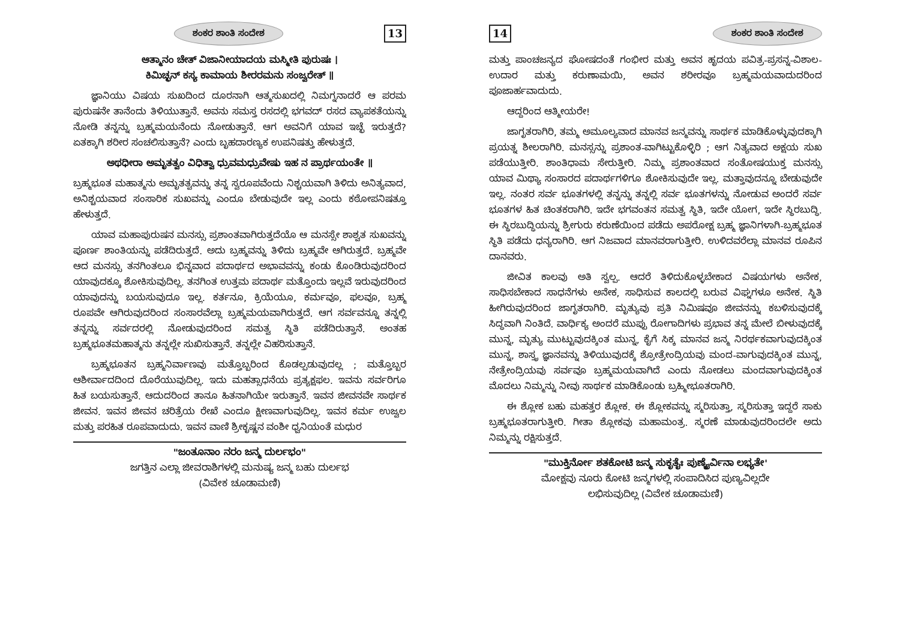ಶಂಕರ ಶಾಂತಿ ಸಂದೇಶ 13
ಆತ್ಮಾನಂ ಚೇತ್ ವಿಜಾನೀಯಾದಯ ಮಸ್ಮೀತಿ ಪುರುಷಃ ।
ಕಿಮಿಚ್ಛನ್ ಕಸ್ಯ ಕಾಮಾಯ ಶೀರರಮನು ಸಂಜ್ವರೇತ್ ॥
ಜ್ಞಾನಿಯು ವಿಷಯ ಸುಖದಿಂದ ದೂರನಾಗಿ ಆತ್ಮಸುಖದಲ್ಲಿ ನಿಮಗ್ನನಾದರೆ ಆ ಪರಮ ಪುರುಷನೇ ತಾನೆಂದು ತಿಳಿಯುತ್ತಾನೆ. ಅವನು ಸಮಸ್ತ ರಸದಲ್ಲಿ ಭಗವದ್ ರಸದ ವ್ಯಾಪಕತೆಯನ್ನು ನೋಡಿ ತನ್ನನ್ನು ಬ್ರಹ್ಮಮಯನೆಂದು ನೋಡುತ್ತಾನೆ. ಆಗ ಅವನಿಗೆ ಯಾವ ಇಚ್ಛೆ ಇರುತ್ತದೆ? ಏತಕ್ಕಾಗಿ ಶರೀರ ಸಂಚಲಿಸುತ್ತಾನೆ? ಎಂದು ಬೃಹದಾರಣ್ಯಕ ಉಪನಿಷತ್ತು ಹೇಳುತ್ತದೆ.
ಅಥಧೀರಾ ಅಮೃತತ್ವಂ ವಿಧಿತ್ವಾ ಧ್ರುವಮಧ್ರುವೇಷು ಇಹ ನ ಪ್ರಾರ್ಥಯಂತೇ ॥
ಬ್ರಹ್ಮಭೂತ ಮಹಾತ್ಮನು ಅಮೃತತ್ವವನ್ನು ತನ್ನ ಸ್ವರೂಪವೆಂದು ನಿಶ್ಚಯವಾಗಿ ತಿಳಿದು ಅನಿತ್ಯವಾದ, ಅನಿಶ್ಚಯವಾದ ಸಂಸಾರಿಕ ಸುಖವನ್ನು ಎಂದೂ ಬೇಡುವುದೇ ಇಲ್ಲ ಎಂದು ಕಠೋಪನಿಷತ್ತೂ ಹೇಳುತ್ತದೆ.
ಯಾವ ಮಹಾಪುರುಷನ ಮನಸ್ಸು ಪ್ರಶಾಂತವಾಗಿರುತ್ತದೆಯೊ ಆ ಮನಸ್ಸೇ ಶಾಶ್ವತ ಸುಖವನ್ನು ಪೂರ್ಣ ಶಾಂತಿಯನ್ನು ಪಡೆದಿರುತ್ತದೆ. ಅದು ಬ್ರಹ್ಮವನ್ನು ತಿಳಿದು ಬ್ರಹ್ಮವೇ ಆಗಿರುತ್ತದೆ. ಬ್ರಹ್ಮವೇ ಆದ ಮನಸ್ಸು ತನಗಿಂತಲೂ ಭಿನ್ನವಾದ ಪದಾರ್ಥದ ಅಭಾವವನ್ನು ಕಂಡು ಕೊಂಡಿರುವುದರಿಂದ ಯಾವುದಕ್ಕೂ ಶೋಕಿಸುವುದಿಲ್ಲ. ತನಗಿಂತ ಉತ್ತಮ ಪದಾರ್ಥ ಮತ್ತೊಂದು ಇಲ್ಲವೆ ಇರುವುದರಿಂದ ಯಾವುದನ್ನು ಬಯಸುವುದೂ ಇಲ್ಲ. ಕರ್ತನೂ, ಕ್ರಿಯೆಯೂ, ಕರ್ಮವೂ, ಫಲವೂ, ಬ್ರಹ್ಮ ರೂಪವೇ ಆಗಿರುವುದರಿಂದ ಸಂಸಾರವೆಲ್ಲಾ ಬ್ರಹ್ಮಮಯವಾಗಿರುತ್ತದೆ. ಆಗ ಸರ್ವವನ್ನೂ ತನ್ನಲ್ಲಿ ತನ್ನನ್ನು ಸರ್ವದರಲ್ಲಿ ನೋಡುವುದರಿಂದ ಸಮತ್ವ ಸ್ಥಿತಿ ಪಡೆದಿರುತ್ತಾನೆ. ಅಂತಹ ಬ್ರಹ್ಮಭೂತಮಹಾತ್ಮನು ತನ್ನಲ್ಲೇ ಸುಖಿಸುತ್ತಾನೆ. ತನ್ನಲ್ಲೇ ವಿಹರಿಸುತ್ತಾನೆ.
ಬ್ರಹ್ಮಭೂತನ ಬ್ರಹ್ಮನಿರ್ವಾಣವು ಮತ್ತೊಬ್ಬರಿಂದ ಕೊಡಲ್ಪಡುವುದಲ್ಲ ; ಮತ್ತೊಬ್ಬರ ಆಶೀರ್ವಾದದಿಂದ ದೊರೆಯುವುದಿಲ್ಲ. ಇದು ಮಹತ್ಸಾಧನೆಯ ಪ್ರತ್ಯಕ್ಷಫಲ. ಇವನು ಸರ್ವರಿಗೂ ಹಿತ ಬಯಸುತ್ತಾನೆ. ಆದುದರಿಂದ ತಾನೂ ಹಿತನಾಗಿಯೇ ಇರುತ್ತಾನೆ. ಇವನ ಜೀವನವೇ ಸಾರ್ಥಕ ಜೀವನ. ಇವನ ಜೀವನ ಚರಿತ್ರೆಯ ರೇಖೆ ಎಂದೂ ಕ್ಷೀಣವಾಗುವುದಿಲ್ಲ. ಇವನ ಕರ್ಮ ಉಜ್ವಲ ಮತ್ತು ಪರಹಿತ ರೂಪವಾದುದು. ಇವನ ವಾಣಿ ಶ್ರೀಕೃಷ್ಣನ ವಂಶೀ ಧ್ವನಿಯಂತೆ ಮಧುರ
"ಜಂತೂನಾಂ ನರಂ ಜನ್ಮ ದುರ್ಲಭಂ"
ಜಗತ್ತಿನ ಎಲ್ಲಾ ಜೀವರಾಶಿಗಳಲ್ಲಿ ಮನುಷ್ಯ ಜನ್ಮ ಬಹು ದುರ್ಲಭ
(ವಿವೇಕ ಚೂಡಾಮಣಿ)
14 ಶಂಕರ ಶಾಂತಿ ಸಂದೇಶ
ಮತ್ತು ಪಾಂಚಜನ್ಯದ ಘೋಷದಂತೆ ಗಂಭೀರ ಮತ್ತು ಅವನ ಹೃದಯ ಪವಿತ್ರ-ಪ್ರಸನ್ನ-ವಿಶಾಲ-ಉದಾರ ಮತ್ತು ಕರುಣಾಮಯಿ, ಅವನ ಶರೀರವೂ ಬ್ರಹ್ಮಮಯವಾದುದರಿಂದ ಪೂಜಾರ್ಹವಾದುದು.
ಆದ್ದರಿಂದ ಆತ್ಮೀಯರೇ!
ಜಾಗೃತರಾಗಿರಿ, ತಮ್ಮ ಅಮೂಲ್ಯವಾದ ಮಾನವ ಜನ್ಮವನ್ನು ಸಾರ್ಥಕ ಮಾಡಿಕೊಳ್ಳುವುದಕ್ಕಾಗಿ ಪ್ರಯತ್ನ ಶೀಲರಾಗಿರಿ. ಮನಸ್ಸನ್ನು ಪ್ರಶಾಂತ-ವಾಗಿಟ್ಟುಕೊಳ್ಳಿರಿ ; ಆಗ ನಿತ್ಯವಾದ ಅಕ್ಷಯ ಸುಖ ಪಡೆಯುತ್ತೀರಿ. ಶಾಂತಿಧಾಮ ಸೇರುತ್ತೀರಿ. ನಿಮ್ಮ ಪ್ರಶಾಂತವಾದ ಸಂತೋಷಯುಕ್ತ ಮನಸ್ಸು ಯಾವ ಮಿಥ್ಯಾ ಸಂಸಾರದ ಪದಾರ್ಥಗಳಿಗೂ ಶೋಕಿಸುವುದೇ ಇಲ್ಲ. ಮತ್ತಾವುದನ್ನೂ ಬೇಡುವುದೇ ಇಲ್ಲ. ನಂತರ ಸರ್ವ ಭೂತಗಳಲ್ಲಿ ತನ್ನನ್ನು ತನ್ನಲ್ಲಿ ಸರ್ವ ಭೂತಗಳನ್ನು ನೋಡುವ ಅಂದರೆ ಸರ್ವ ಭೂತಗಳ ಹಿತ ಚಿಂತಕರಾಗಿರಿ. ಇದೇ ಭಗವಂತನ ಸಮತ್ವ ಸ್ಥಿತಿ, ಇದೇ ಯೋಗ, ಇದೇ ಸ್ಥಿರಬುದ್ಧಿ. ಈ ಸ್ಥಿರಬುದ್ಧಿಯನ್ನು ಶ್ರೀಗುರು ಕರುಣೆಯಿಂದ ಪಡೆದು ಅಪರೋಕ್ಷ ಬ್ರಹ್ಮ ಜ್ಞಾನಿಗಳಾಗಿ-ಬ್ರಹ್ಮಭೂತ ಸ್ಥಿತಿ ಪಡೆದು ಧನ್ಯರಾಗಿರಿ. ಆಗ ನಿಜವಾದ ಮಾನವರಾಗುತ್ತೀರಿ. ಉಳಿದವರೆಲ್ಲಾ ಮಾನವ ರೂಪಿನ ದಾನವರು.
ಜೀವಿತ ಕಾಲವು ಅತಿ ಸ್ವಲ್ಪ. ಆದರೆ ತಿಳಿದುಕೊಳ್ಳಬೇಕಾದ ವಿಷಯಗಳು ಅನೇಕ, ಸಾಧಿಸಬೇಕಾದ ಸಾಧನೆಗಳು ಅನೇಕ, ಸಾಧಿಸುವ ಕಾಲದಲ್ಲಿ ಬರುವ ವಿಘ್ನಗಳೂ ಅನೇಕ. ಸ್ಥಿತಿ ಹೀಗಿರುವುದರಿಂದ ಜಾಗೃತರಾಗಿರಿ. ಮೃತ್ಯುವು ಪ್ರತಿ ನಿಮಿಷವೂ ಜೀವನನ್ನು ಕಬಳಿಸುವುದಕ್ಕೆ ಸಿದ್ಧವಾಗಿ ನಿಂತಿದೆ. ವಾರ್ಧಿಕ್ಯ ಅಂದರೆ ಮುಪ್ಪು ರೋಗಾದಿಗಳು ಪ್ರಭಾವ ತನ್ನ ಮೇಲೆ ಬೀಳುವುದಕ್ಕೆ ಮುನ್ನ, ಮೃತ್ಯು ಮುಟ್ಟುವುದಕ್ಕಿಂತ ಮುನ್ನ, ಕೈಗೆ ಸಿಕ್ಕ ಮಾನವ ಜನ್ಮ ನಿರರ್ಥಕವಾಗುವುದಕ್ಕಿಂತ ಮುನ್ನ, ಶಾಸ್ತ್ರ ಜ್ಞಾನವನ್ನು ತಿಳಿಯುವುದಕ್ಕೆ ಶ್ರೋತ್ರೇಂದ್ರಿಯವು ಮಂದ-ವಾಗುವುದಕ್ಕಿಂತ ಮುನ್ನ, ನೇತ್ರೇಂದ್ರಿಯವು ಸರ್ವವೂ ಬ್ರಹ್ಮಮಯವಾಗಿದೆ ಎಂದು ನೋಡಲು ಮಂದವಾಗುವುದಕ್ಕಿಂತ ಮೊದಲು ನಿಮ್ಮನ್ನು ನೀವು ಸಾರ್ಥಕ ಮಾಡಿಕೊಂಡು ಬ್ರಹ್ಮೀಭೂತರಾಗಿರಿ.
ಈ ಶ್ಲೋಕ ಬಹು ಮಹತ್ತರ ಶ್ಲೋಕ. ಈ ಶ್ಲೋಕವನ್ನು ಸ್ಮರಿಸುತ್ತಾ, ಸ್ಮರಿಸುತ್ತಾ ಇದ್ದರೆ ಸಾಕು ಬ್ರಹ್ಮಭೂತರಾಗುತ್ತೀರಿ. ಗೀತಾ ಶ್ಲೋಕವು ಮಹಾಮಂತ್ರ. ಸ್ಮರಣೆ ಮಾಡುವುದರಿಂದಲೇ ಅದು ನಿಮ್ಮನ್ನು ರಕ್ಷಿಸುತ್ತದೆ.
"ಮುಕ್ತಿರ್ನೋ ಶತಕೋಟಿ ಜನ್ಮ ಸುಕೃತೈಃ ಪುಣ್ಯೈರ್ವಿನಾ ಲಭ್ಯತೇ'
ಮೋಕ್ಷವು ನೂರು ಕೋಟಿ ಜನ್ಮಗಳಲ್ಲಿ ಸಂಪಾದಿಸಿದ ಪುಣ್ಯವಿಲ್ಲದೇ
ಲಭಿಸುವುದಿಲ್ಲ (ವಿವೇಕ ಚೂಡಾಮಣಿ)